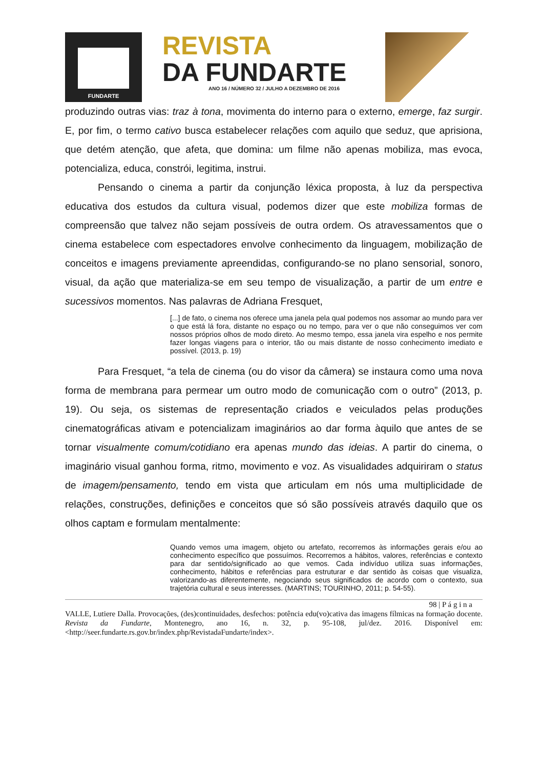FUNDARTE
REVISTA
DA FUNDARTE
ANO 16 / NÚMERO 32 / JULHO A DEZEMBRO DE 2016
produzindo outras vias: traz à tona, movimenta do interno para o externo, emerge, faz surgir. E, por fim, o termo cativo busca estabelecer relações com aquilo que seduz, que aprisiona, que detém atenção, que afeta, que domina: um filme não apenas mobiliza, mas evoca, potencializa, educa, constrói, legitima, instrui.
Pensando o cinema a partir da conjunção léxica proposta, à luz da perspectiva educativa dos estudos da cultura visual, podemos dizer que este mobiliza formas de compreensão que talvez não sejam possíveis de outra ordem. Os atravessamentos que o cinema estabelece com espectadores envolve conhecimento da linguagem, mobilização de conceitos e imagens previamente apreendidas, configurando-se no plano sensorial, sonoro, visual, da ação que materializa-se em seu tempo de visualização, a partir de um entre e sucessivos momentos. Nas palavras de Adriana Fresquet,
[...] de fato, o cinema nos oferece uma janela pela qual podemos nos assomar ao mundo para ver o que está lá fora, distante no espaço ou no tempo, para ver o que não conseguimos ver com nossos próprios olhos de modo direto. Ao mesmo tempo, essa janela vira espelho e nos permite fazer longas viagens para o interior, tão ou mais distante de nosso conhecimento imediato e possível. (2013, p. 19)
Para Fresquet, “a tela de cinema (ou do visor da câmera) se instaura como uma nova forma de membrana para permear um outro modo de comunicação com o outro” (2013, p. 19). Ou seja, os sistemas de representação criados e veiculados pelas produções cinematográficas ativam e potencializam imaginários ao dar forma àquilo que antes de se tornar visualmente comum/cotidiano era apenas mundo das ideias. A partir do cinema, o imaginário visual ganhou forma, ritmo, movimento e voz. As visualidades adquiriram o status de imagem/pensamento, tendo em vista que articulam em nós uma multiplicidade de relações, construções, definições e conceitos que só são possíveis através daquilo que os olhos captam e formulam mentalmente:
Quando vemos uma imagem, objeto ou artefato, recorremos às informações gerais e/ou ao conhecimento específico que possuímos. Recorremos a hábitos, valores, referências e contexto para dar sentido/significado ao que vemos. Cada indivíduo utiliza suas informações, conhecimento, hábitos e referências para estruturar e dar sentido às coisas que visualiza, valorizando-as diferentemente, negociando seus significados de acordo com o contexto, sua trajetória cultural e seus interesses. (MARTINS; TOURINHO, 2011; p. 54-55).
98 | P á g i n a
VALLE, Lutiere Dalla. Provocações, (des)continuidades, desfechos: potência edu(vo)cativa das imagens fílmicas na formação docente. Revista da Fundarte, Montenegro, ano 16, n. 32, p. 95-108, jul/dez. 2016. Disponível em: <http://seer.fundarte.rs.gov.br/index.php/RevistadaFundarte/index>.